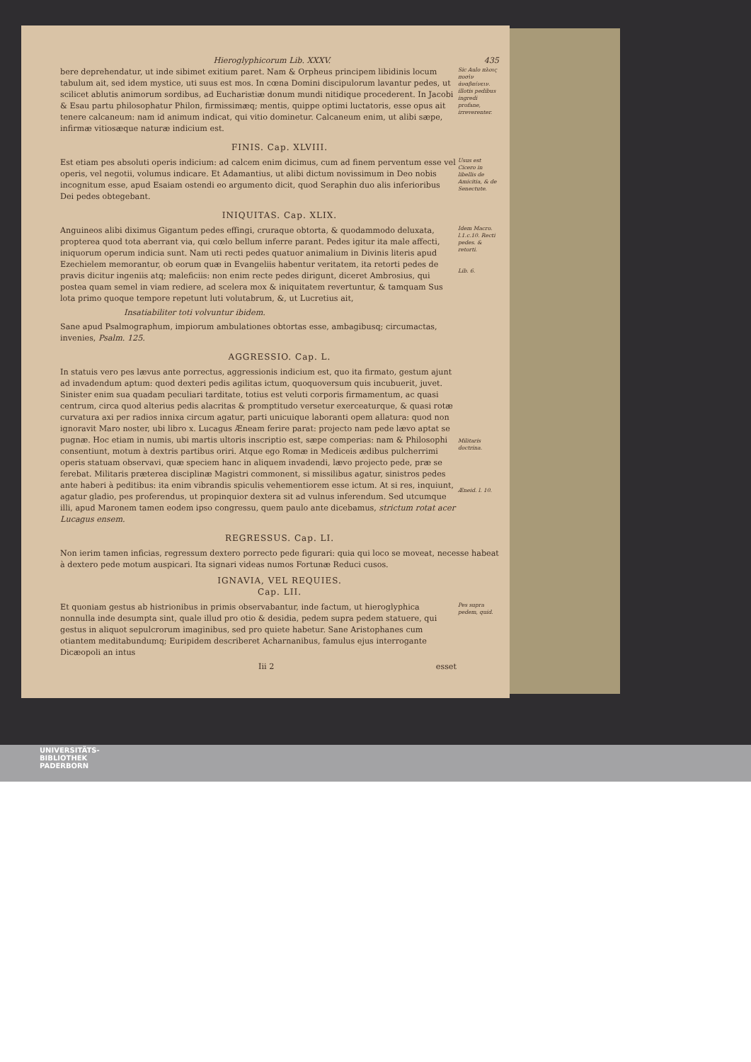Hieroglyphicorum Lib. XXXV. 435
bere deprehendatur, ut inde sibimet exitium paret. Nam & Orpheus principem libidinis locum tabulum ait, sed idem mystice, uti suus est mos. In cœna Domini discipulorum lavantur pedes, ut scilicet ablutis animorum sordibus, ad Eucharistiæ donum mundi nitidique procederent. In Jacobi & Esau partu philosophatur Philon, firmissimæq; mentis, quippe optimi luctatoris, esse opus ait tenere calcaneum: nam id animum indicat, qui vitio dominetur. Calcaneum enim, ut alibi sæpe, infirmæ vitiosæque naturæ indicium est.
Sic Aulo πλοις ποσὶν ἀναβαίνειν. illotis pedibus ingredi profane, irreverenter.
FINIS. Cap. XLVIII.
Est etiam pes absoluti operis indicium: ad calcem enim dicimus, cum ad finem perventum esse vel operis, vel negotii, volumus indicare. Et Adamantius, ut alibi dictum novissimum in Deo nobis incognitum esse, apud Esaiam ostendi eo argumento dicit, quod Seraphin duo alis inferioribus Dei pedes obtegebant.
Usus est Cicero in libellis de Amicitia, & de Senectute.
INIQUITAS. Cap. XLIX.
Anguineos alibi diximus Gigantum pedes effingi, cruraque obtorta, & quodammodo deluxata, propterea quod tota aberrant via, qui cœlo bellum inferre parant. Pedes igitur ita male affecti, iniquorum operum indicia sunt. Nam uti recti pedes quatuor animalium in Divinis literis apud Ezechielem memorantur, ob eorum quæ in Evangeliis habentur veritatem, ita retorti pedes de pravis dicitur ingeniis atq; maleficiis: non enim recte pedes dirigunt, diceret Ambrosius, qui postea quam semel in viam rediere, ad scelera mox & iniquitatem revertuntur, & tamquam Sus lota primo quoque tempore repetunt luti volutabrum, &, ut Lucretius ait,
Insatiabiliter toti volvuntur ibidem.
Sane apud Psalmographum, impiorum ambulationes obtortas esse, ambagibusq; circumactas, invenies, Psalm. 125.
Idem Macro. l.1.c.10. Recti pedes. & retorti.
Lib. 6.
AGGRESSIO. Cap. L.
In statuis vero pes lævus ante porrectus, aggressionis indicium est, quo ita firmato, gestum ajunt ad invadendum aptum: quod dexteri pedis agilitas ictum, quoquoversum quis incubuerit, juvet. Sinister enim sua quadam peculiari tarditate, totius est veluti corporis firmamentum, ac quasi centrum, circa quod alterius pedis alacritas & promptitudo versetur exerceaturque, & quasi rotæ curvatura axi per radios innixa circum agatur, parti unicuique laboranti opem allatura: quod non ignoravit Maro noster, ubi libro x. Lucagus Æneam ferire parat: projecto nam pede lævo aptat se pugnæ. Hoc etiam in numis, ubi martis ultoris inscriptio est, sæpe comperias: nam & Philosophi consentiunt, motum à dextris partibus oriri. Atque ego Romæ in Mediceis ædibus pulcherrimi operis statuam observavi, quæ speciem hanc in aliquem invadendi, lævo projecto pede, præ se ferebat. Militaris præterea disciplinæ Magistri commonent, si missilibus agatur, sinistros pedes ante haberi à peditibus: ita enim vibrandis spiculis vehementiorem esse ictum. At si res, inquiunt, agatur gladio, pes proferendus, ut propinquior dextera sit ad vulnus inferendum. Sed utcumque illi, apud Maronem tamen eodem ipso congressu, quem paulo ante dicebamus, strictum rotat acer Lucagus ensem.
Militaris doctrina.
Æneid. l. 10.
REGRESSUS. Cap. LI.
Non ierim tamen inficias, regressum dextero porrecto pede figurari: quia qui loco se moveat, necesse habeat à dextero pede motum auspicari. Ita signari videas numos Fortunæ Reduci cusos.
IGNAVIA, VEL REQUIES.
Cap. LII.
Et quoniam gestus ab histrionibus in primis observabantur, inde factum, ut hieroglyphica nonnulla inde desumpta sint, quale illud pro otio & desidia, pedem supra pedem statuere, qui gestus in aliquot sepulcrorum imaginibus, sed pro quiete habetur. Sane Aristophanes cum otiantem meditabundumq; Euripidem describeret Acharnanibus, famulus ejus interrogante Dicæopoli an intus
Pes supra pedem, quid.
Iii 2 esset
UNIVERSITÄTS-
BIBLIOTHEK
PADERBORN